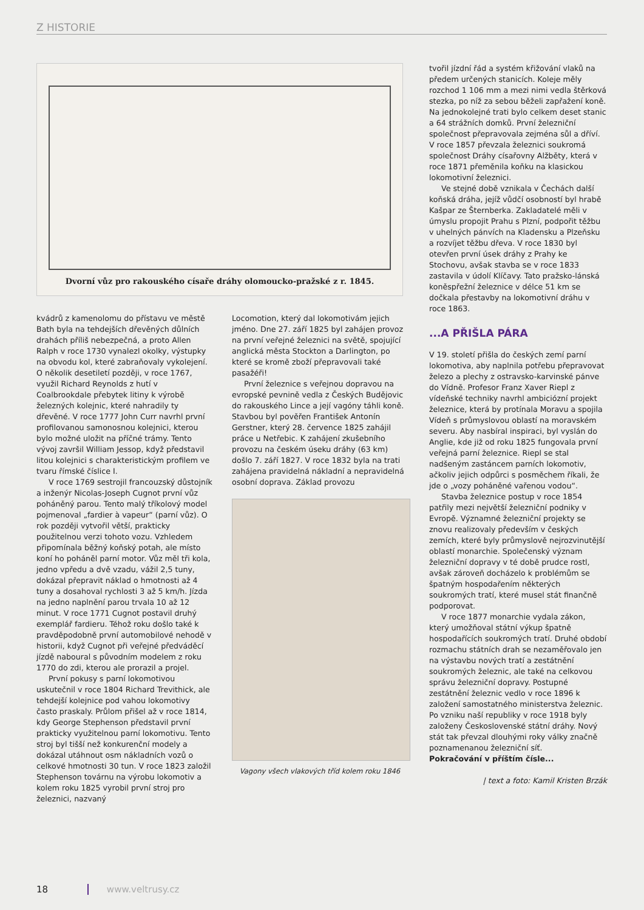Z HISTORIE
Dvorní vůz pro rakouského císaře dráhy olomoucko-pražské z r. 1845.
kvádrů z kamenolomu do přístavu ve městě Bath byla na tehdejších dřevěných důlních drahách příliš nebezpečná, a proto Allen Ralph v roce 1730 vynalezl okolky, výstupky na obvodu kol, které zabraňovaly vykolejení. O několik desetiletí později, v roce 1767, využil Richard Reynolds z hutí v Coalbrookdale přebytek litiny k výrobě železných kolejnic, které nahradily ty dřevěné. V roce 1777 John Curr navrhl první profilovanou samonosnou kolejnici, kterou bylo možné uložit na příčné trámy. Tento vývoj završil William Jessop, když představil litou kolejnici s charakteristickým profilem ve tvaru římské číslice I.
V roce 1769 sestrojil francouzský důstojník a inženýr Nicolas-Joseph Cugnot první vůz poháněný parou. Tento malý tříkolový model pojmenoval „fardier à vapeur“ (parní vůz). O rok později vytvořil větší, prakticky použitelnou verzi tohoto vozu. Vzhledem připomínala běžný koňský potah, ale místo koní ho poháněl parní motor. Vůz měl tři kola, jedno vpředu a dvě vzadu, vážil 2,5 tuny, dokázal přepravit náklad o hmotnosti až 4 tuny a dosahoval rychlosti 3 až 5 km/h. Jízda na jedno naplnění parou trvala 10 až 12 minut. V roce 1771 Cugnot postavil druhý exemplář fardieru. Téhož roku došlo také k pravděpodobně první automobilové nehodě v historii, když Cugnot při veřejné předváděcí jízdě naboural s původním modelem z roku 1770 do zdi, kterou ale prorazil a projel.
První pokusy s parní lokomotivou uskutečnil v roce 1804 Richard Trevithick, ale tehdejší kolejnice pod vahou lokomotivy často praskaly. Průlom přišel až v roce 1814, kdy George Stephenson představil první prakticky využitelnou parní lokomotivu. Tento stroj byl tišší než konkurenční modely a dokázal utáhnout osm nákladních vozů o celkové hmotnosti 30 tun. V roce 1823 založil Stephenson továrnu na výrobu lokomotiv a kolem roku 1825 vyrobil první stroj pro železnici, nazvaný
Locomotion, který dal lokomotivám jejich jméno. Dne 27. září 1825 byl zahájen provoz na první veřejné železnici na světě, spojující anglická města Stockton a Darlington, po které se kromě zboží přepravovali také pasažéři!
První železnice s veřejnou dopravou na evropské pevnině vedla z Českých Budějovic do rakouského Lince a její vagóny táhli koně. Stavbou byl pověřen František Antonín Gerstner, který 28. července 1825 zahájil práce u Netřebic. K zahájení zkušebního provozu na českém úseku dráhy (63 km) došlo 7. září 1827. V roce 1832 byla na trati zahájena pravidelná nákladní a nepravidelná osobní doprava. Základ provozu
Vagony všech vlakových tříd kolem roku 1846
tvořil jízdní řád a systém křižování vlaků na předem určených stanicích. Koleje měly rozchod 1 106 mm a mezi nimi vedla štěrková stezka, po níž za sebou běželi zapřažení koně. Na jednokolejné trati bylo celkem deset stanic a 64 strážních domků. První železniční společnost přepravovala zejména sůl a dříví. V roce 1857 převzala železnici soukromá společnost Dráhy císařovny Alžběty, která v roce 1871 přeměnila koňku na klasickou lokomotivní železnici.
Ve stejné době vznikala v Čechách další koňská dráha, jejíž vůdčí osobností byl hrabě Kašpar ze Šternberka. Zakladatelé měli v úmyslu propojit Prahu s Plzní, podpořit těžbu v uhelných pánvích na Kladensku a Plzeňsku a rozvíjet těžbu dřeva. V roce 1830 byl otevřen první úsek dráhy z Prahy ke Stochovu, avšak stavba se v roce 1833 zastavila v údolí Klíčavy. Tato pražsko-lánská koněspřežní železnice v délce 51 km se dočkala přestavby na lokomotivní dráhu v roce 1863.
...A PŘIŠLA PÁRA
V 19. století přišla do českých zemí parní lokomotiva, aby naplnila potřebu přepravovat železo a plechy z ostravsko-karvinské pánve do Vídně. Profesor Franz Xaver Riepl z vídeňské techniky navrhl ambiciózní projekt železnice, která by protínala Moravu a spojila Vídeň s průmyslovou oblastí na moravském severu. Aby nasbíral inspiraci, byl vyslán do Anglie, kde již od roku 1825 fungovala první veřejná parní železnice. Riepl se stal nadšeným zastáncem parních lokomotiv, ačkoliv jejich odpůrci s posměchem říkali, že jde o „vozy poháněné vařenou vodou“.
Stavba železnice postup v roce 1854 patřily mezi největší železniční podniky v Evropě. Významné železniční projekty se znovu realizovaly především v českých zemích, které byly průmyslově nejrozvinutější oblastí monarchie. Společenský význam železniční dopravy v té době prudce rostl, avšak zároveň docházelo k problémům se špatným hospodařením některých soukromých tratí, které musel stát finančně podporovat.
V roce 1877 monarchie vydala zákon, který umožňoval státní výkup špatně hospodařících soukromých tratí. Druhé období rozmachu státních drah se nezaměřovalo jen na výstavbu nových tratí a zestátnění soukromých železnic, ale také na celkovou správu železniční dopravy. Postupné zestátnění železnic vedlo v roce 1896 k založení samostatného ministerstva železnic. Po vzniku naší republiky v roce 1918 byly založeny Československé státní dráhy. Nový stát tak převzal dlouhými roky války značně poznamenanou železniční síť.
Pokračování v příštím čísle...
| text a foto: Kamil Kristen Brzák
18 www.veltrusy.cz